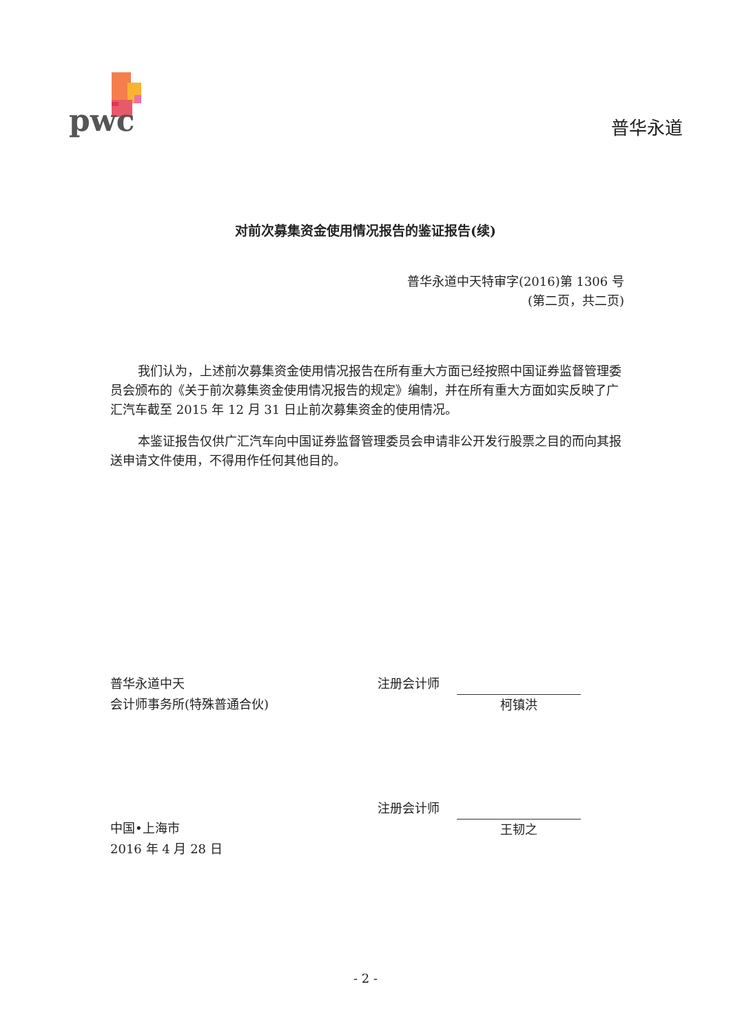pwc
普华永道
对前次募集资金使用情况报告的鉴证报告(续)
普华永道中天特审字(2016)第 1306 号
(第二页，共二页)
我们认为，上述前次募集资金使用情况报告在所有重大方面已经按照中国证券监督管理委员会颁布的《关于前次募集资金使用情况报告的规定》编制，并在所有重大方面如实反映了广汇汽车截至 2015 年 12 月 31 日止前次募集资金的使用情况。
本鉴证报告仅供广汇汽车向中国证券监督管理委员会申请非公开发行股票之目的而向其报送申请文件使用，不得用作任何其他目的。
普华永道中天
会计师事务所(特殊普通合伙)
中国•上海市
2016 年 4 月 28 日
注册会计师
柯镇洪
注册会计师
王韧之
- 2 -